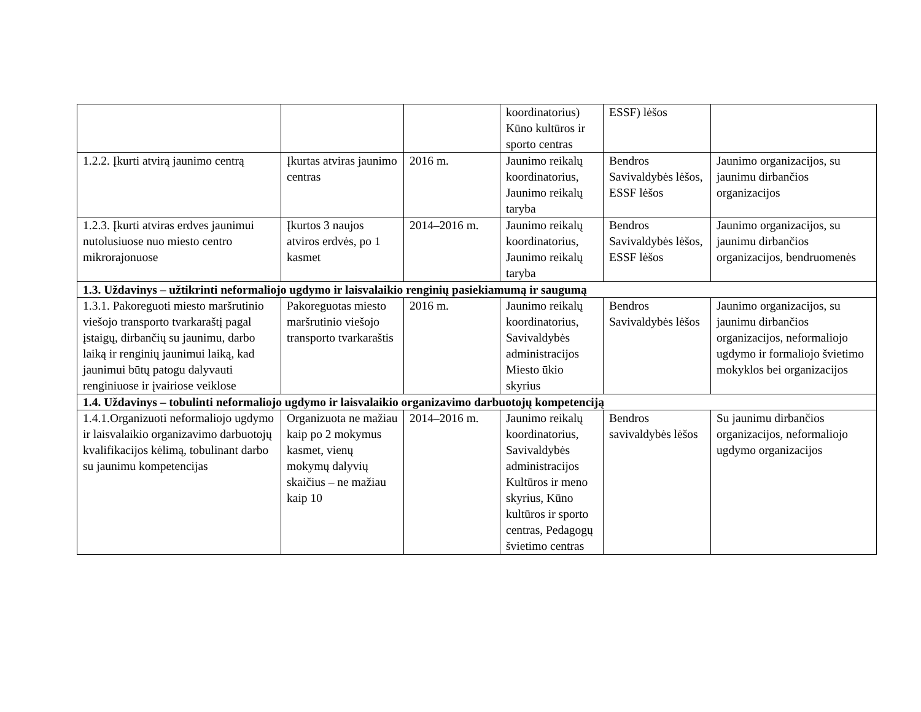| | | | koordinatorius) Kūno kultūros ir sporto centras | ESSF) lėšos | |
| 1.2.2. Įkurti atvirą jaunimo centrą | Įkurtas atviras jaunimo centras | 2016 m. | Jaunimo reikalų koordinatorius, Jaunimo reikalų taryba | Bendros Savivaldybės lėšos, ESSF lėšos | Jaunimo organizacijos, su jaunimu dirbančios organizacijos |
| 1.2.3. Įkurti atviras erdves jaunimui nutolusiuose nuo miesto centro mikrorajonuose | Įkurtos 3 naujos atviros erdvės, po 1 kasmet | 2014–2016 m. | Jaunimo reikalų koordinatorius, Jaunimo reikalų taryba | Bendros Savivaldybės lėšos, ESSF lėšos | Jaunimo organizacijos, su jaunimu dirbančios organizacijos, bendruomenės |
| 1.3. Uždavinys – užtikrinti neformaliojo ugdymo ir laisvalaikio renginių pasiekiamumą ir saugumą | | | | | |
| 1.3.1. Pakoreguoti miesto maršrutinio viešojo transporto tvarkaraštį pagal įstaigų, dirbančių su jaunimu, darbo laiką ir renginių jaunimui laiką, kad jaunimui būtų patogu dalyvauti renginiuose ir įvairiose veiklose | Pakoreguotas miesto maršrutinio viešojo transporto tvarkaraštis | 2016 m. | Jaunimo reikalų koordinatorius, Savivaldybės administracijos Miesto ūkio skyrius | Bendros Savivaldybės lėšos | Jaunimo organizacijos, su jaunimu dirbančios organizacijos, neformaliojo ugdymo ir formaliojo švietimo mokyklos bei organizacijos |
| 1.4. Uždavinys – tobulinti neformaliojo ugdymo ir laisvalaikio organizavimo darbuotojų kompetenciją | | | | | |
| 1.4.1.Organizuoti neformaliojo ugdymo ir laisvalaikio organizavimo darbuotojų kvalifikacijos kėlimą, tobulinant darbo su jaunimu kompetencijas | Organizuota ne mažiau kaip po 2 mokymus kasmet, vienų mokymų dalyvių skaičius – ne mažiau kaip 10 | 2014–2016 m. | Jaunimo reikalų koordinatorius, Savivaldybės administracijos Kultūros ir meno skyrius, Kūno kultūros ir sporto centras, Pedagogų švietimo centras | Bendros savivaldybės lėšos | Su jaunimu dirbančios organizacijos, neformaliojo ugdymo organizacijos |